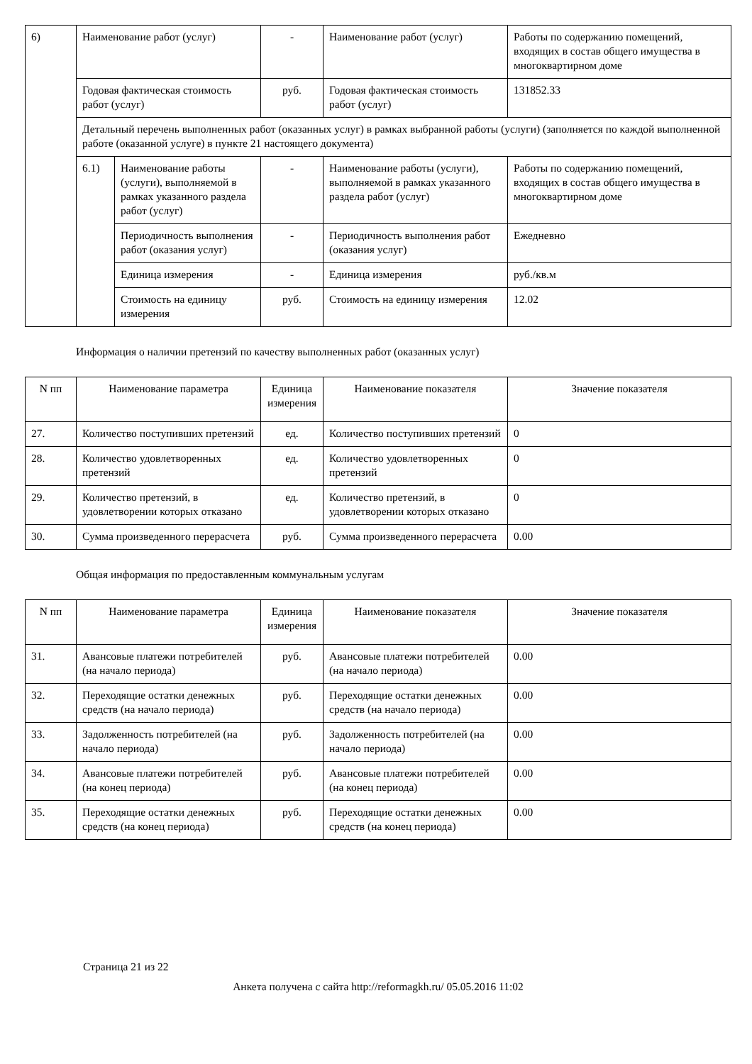| 6) | Наименование работ (услуг) | | - | Наименование работ (услуг) | Работы по содержанию помещений, входящих в состав общего имущества в многоквартирном доме |
| | Годовая фактическая стоимость работ (услуг) | | руб. | Годовая фактическая стоимость работ (услуг) | 131852.33 |
| | Детальный перечень выполненных работ (оказанных услуг) в рамках выбранной работы (услуги) (заполняется по каждой выполненной работе (оказанной услуге) в пункте 21 настоящего документа) | | | | |
| | 6.1) | Наименование работы (услуги), выполняемой в рамках указанного раздела работ (услуг) | - | Наименование работы (услуги), выполняемой в рамках указанного раздела работ (услуг) | Работы по содержанию помещений, входящих в состав общего имущества в многоквартирном доме |
| | | Периодичность выполнения работ (оказания услуг) | - | Периодичность выполнения работ (оказания услуг) | Ежедневно |
| | | Единица измерения | - | Единица измерения | руб./кв.м |
| | | Стоимость на единицу измерения | руб. | Стоимость на единицу измерения | 12.02 |
Информация о наличии претензий по качеству выполненных работ (оказанных услуг)
| N пп | Наименование параметра | Единица измерения | Наименование показателя | Значение показателя |
| --- | --- | --- | --- | --- |
| 27. | Количество поступивших претензий | ед. | Количество поступивших претензий | 0 |
| 28. | Количество удовлетворенных претензий | ед. | Количество удовлетворенных претензий | 0 |
| 29. | Количество претензий, в удовлетворении которых отказано | ед. | Количество претензий, в удовлетворении которых отказано | 0 |
| 30. | Сумма произведенного перерасчета | руб. | Сумма произведенного перерасчета | 0.00 |
Общая информация по предоставленным коммунальным услугам
| N пп | Наименование параметра | Единица измерения | Наименование показателя | Значение показателя |
| --- | --- | --- | --- | --- |
| 31. | Авансовые платежи потребителей (на начало периода) | руб. | Авансовые платежи потребителей (на начало периода) | 0.00 |
| 32. | Переходящие остатки денежных средств (на начало периода) | руб. | Переходящие остатки денежных средств (на начало периода) | 0.00 |
| 33. | Задолженность потребителей (на начало периода) | руб. | Задолженность потребителей (на начало периода) | 0.00 |
| 34. | Авансовые платежи потребителей (на конец периода) | руб. | Авансовые платежи потребителей (на конец периода) | 0.00 |
| 35. | Переходящие остатки денежных средств (на конец периода) | руб. | Переходящие остатки денежных средств (на конец периода) | 0.00 |
Страница 21 из 22
Анкета получена с сайта http://reformagkh.ru/ 05.05.2016 11:02